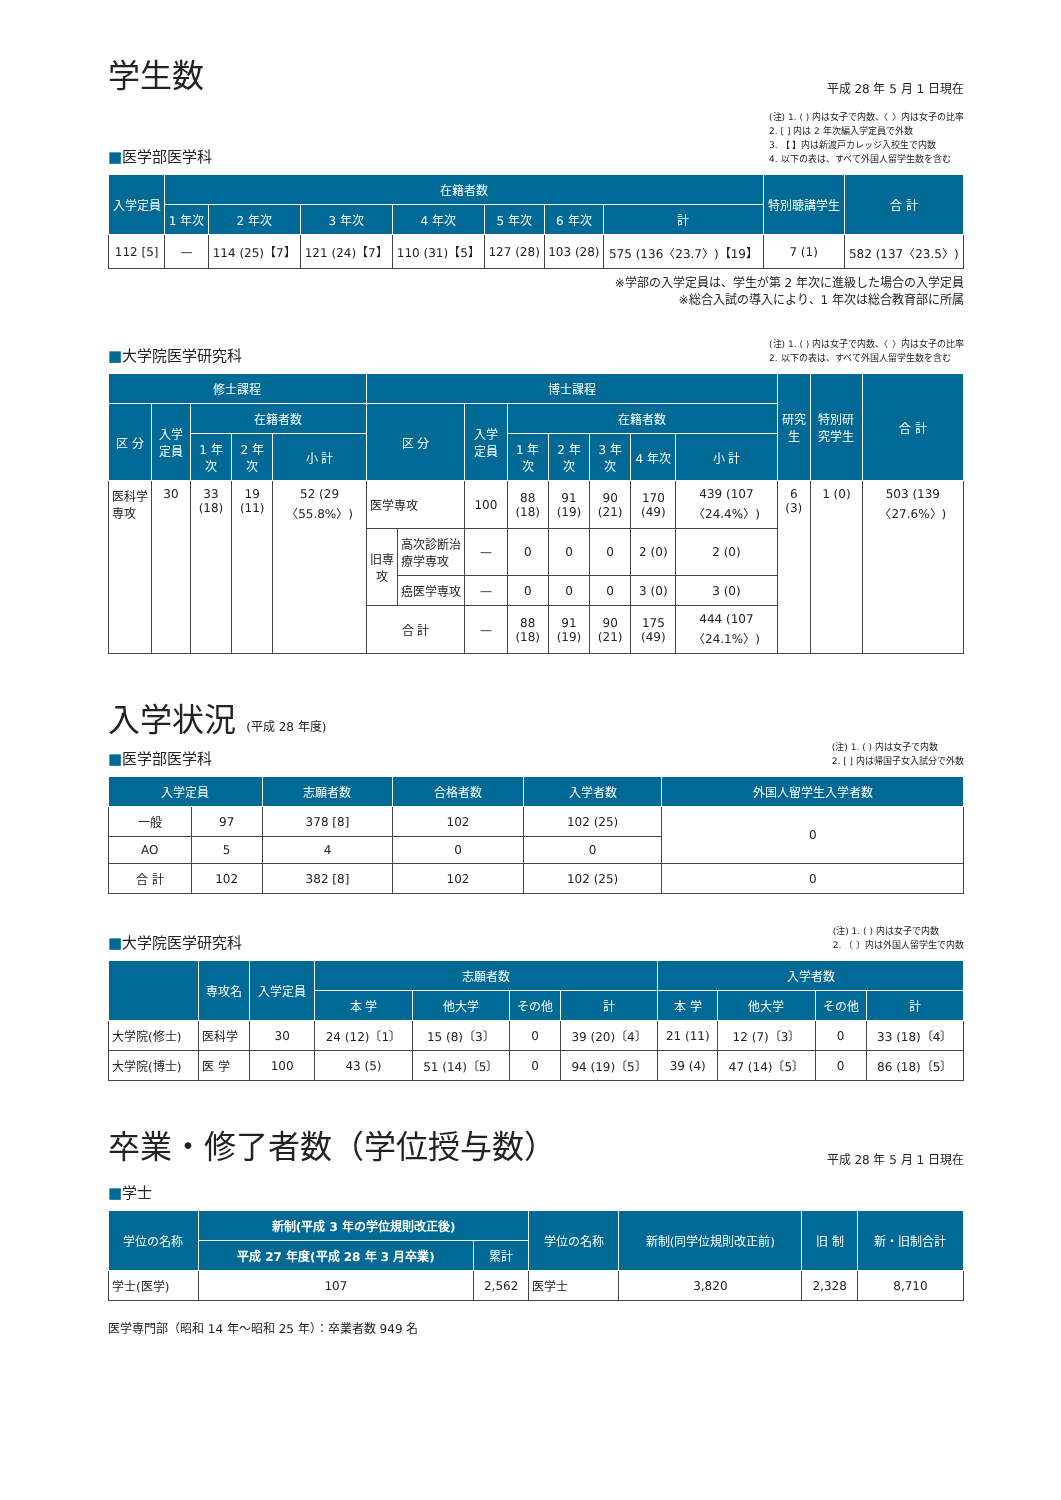学生数
平成 28 年 5 月 1 日現在
■医学部医学科
(注) 1. ( ) 内は女子で内数、〈 〉内は女子の比率
2. [ ] 内は 2 年次編入学定員で外数
3. 【 】内は新渡戸カレッジ入校生で内数
4. 以下の表は、すべて外国人留学生数を含む
| 入学定員 | 在籍者数 | | | | | | | 特別聴講学生 | 合 計 |
| --- | --- | --- | --- | --- | --- | --- | --- | --- | --- |
| | 1 年次 | 2 年次 | 3 年次 | 4 年次 | 5 年次 | 6 年次 | 計 | | |
| 112 [5] | — | 114 (25)【7】 | 121 (24)【7】 | 110 (31)【5】 | 127 (28) | 103 (28) | 575 (136〈23.7〉)【19】 | 7 (1) | 582 (137〈23.5〉) |
※学部の入学定員は、学生が第 2 年次に進級した場合の入学定員
※総合入試の導入により、1 年次は総合教育部に所属
■大学院医学研究科
(注) 1. ( ) 内は女子で内数、〈 〉内は女子の比率
2. 以下の表は、すべて外国人留学生数を含む
| 修士課程 | | | | | 博士課程 | | | | | | | | 研究生 | 特別研究学生 | 合 計 |
| --- | --- | --- | --- | --- | --- | --- | --- | --- | --- | --- | --- | --- | --- | --- | --- |
| 区 分 | 入学定員 | 在籍者数 | | | 区 分 | | 入学定員 | 在籍者数 | | | | | | | |
| | | 1 年次 | 2 年次 | 小 計 | | | | 1 年次 | 2 年次 | 3 年次 | 4 年次 | 小 計 | | | |
| 医科学専攻 | 30 | 33 (18) | 19 (11) | 52 (29〈55.8%〉) | 医学専攻 | | 100 | 88 (18) | 91 (19) | 90 (21) | 170 (49) | 439 (107〈24.4%〉) | 6 (3) | 1 (0) | 503 (139〈27.6%〉) |
| | | | | | 旧専攻 | 高次診断治療学専攻 | — | 0 | 0 | 0 | 2 (0) | 2 (0) | | | |
| | | | | | | 癌医学専攻 | — | 0 | 0 | 0 | 3 (0) | 3 (0) | | | |
| | | | | | 合 計 | | — | 88 (18) | 91 (19) | 90 (21) | 175 (49) | 444 (107〈24.1%〉) | | | |
入学状況 (平成 28 年度)
■医学部医学科
(注) 1. ( ) 内は女子で内数
2. [ ] 内は帰国子女入試分で外数
| 入学定員 | | 志願者数 | 合格者数 | 入学者数 | 外国人留学生入学者数 |
| --- | --- | --- | --- | --- | --- |
| 一般 | 97 | 378 [8] | 102 | 102 (25) | 0 |
| AO | 5 | 4 | 0 | 0 | |
| 合 計 | 102 | 382 [8] | 102 | 102 (25) | 0 |
■大学院医学研究科
(注) 1. ( ) 内は女子で内数
2. 〔 〕内は外国人留学生で内数
| | 専攻名 | 入学定員 | 志願者数 | | | | 入学者数 | | | |
| --- | --- | --- | --- | --- | --- | --- | --- | --- | --- | --- |
| | | | 本 学 | 他大学 | その他 | 計 | 本 学 | 他大学 | その他 | 計 |
| 大学院(修士) | 医科学 | 30 | 24 (12)〔1〕 | 15 (8)〔3〕 | 0 | 39 (20)〔4〕 | 21 (11) | 12 (7)〔3〕 | 0 | 33 (18)〔4〕 |
| 大学院(博士) | 医 学 | 100 | 43 (5) | 51 (14)〔5〕 | 0 | 94 (19)〔5〕 | 39 (4) | 47 (14)〔5〕 | 0 | 86 (18)〔5〕 |
卒業・修了者数（学位授与数）
平成 28 年 5 月 1 日現在
■学士
| 学位の名称 | 新制(平成 3 年の学位規則改正後) | | 学位の名称 | 新制(同学位規則改正前) | 旧 制 | 新・旧制合計 |
| --- | --- | --- | --- | --- | --- | --- |
| | 平成 27 年度(平成 28 年 3 月卒業) | 累計 | | | | |
| 学士(医学) | 107 | 2,562 | 医学士 | 3,820 | 2,328 | 8,710 |
医学専門部（昭和 14 年～昭和 25 年）：卒業者数 949 名